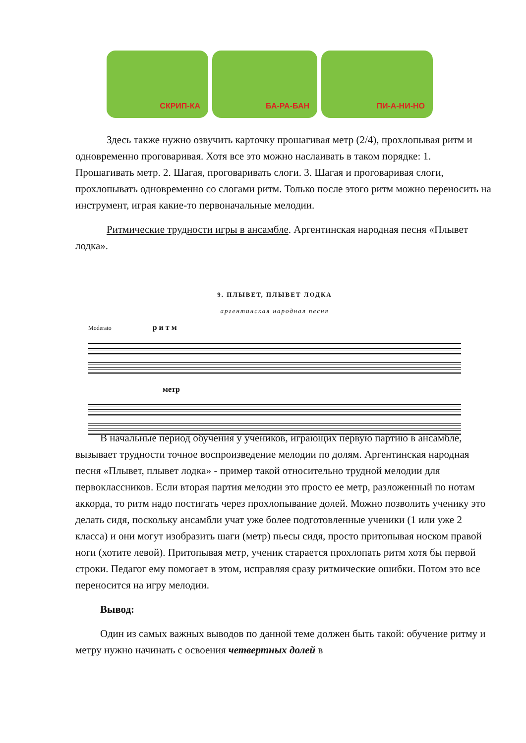СКРИП-КА
БА-РА-БАН
ПИ-А-НИ-НО
Здесь также нужно озвучить карточку прошагивая метр (2/4), прохлопывая ритм и одновременно проговаривая. Хотя все это можно наслаивать в таком порядке: 1. Прошагивать метр. 2. Шагая, проговаривать слоги. 3. Шагая и проговаривая слоги, прохлопывать одновременно со слогами ритм. Только после этого ритм можно переносить на инструмент, играя какие-то первоначальные мелодии.
Ритмические трудности игры в ансамбле. Аргентинская народная песня «Плывет лодка».
9. ПЛЫВЕТ, ПЛЫВЕТ ЛОДКА
аргентинская народная песня
Moderato р и т м
метр
В начальные период обучения у учеников, играющих первую партию в ансамбле, вызывает трудности точное воспроизведение мелодии по долям. Аргентинская народная песня «Плывет, плывет лодка» - пример такой относительно трудной мелодии для первоклассников. Если вторая партия мелодии это просто ее метр, разложенный по нотам аккорда, то ритм надо постигать через прохлопывание долей. Можно позволить ученику это делать сидя, поскольку ансамбли учат уже более подготовленные ученики (1 или уже 2 класса) и они могут изобразить шаги (метр) пьесы сидя, просто притопывая носком правой ноги (хотите левой). Притопывая метр, ученик старается прохлопать ритм хотя бы первой строки. Педагог ему помогает в этом, исправляя сразу ритмические ошибки. Потом это все переносится на игру мелодии.
Вывод:
Один из самых важных выводов по данной теме должен быть такой: обучение ритму и метру нужно начинать с освоения четвертных долей в